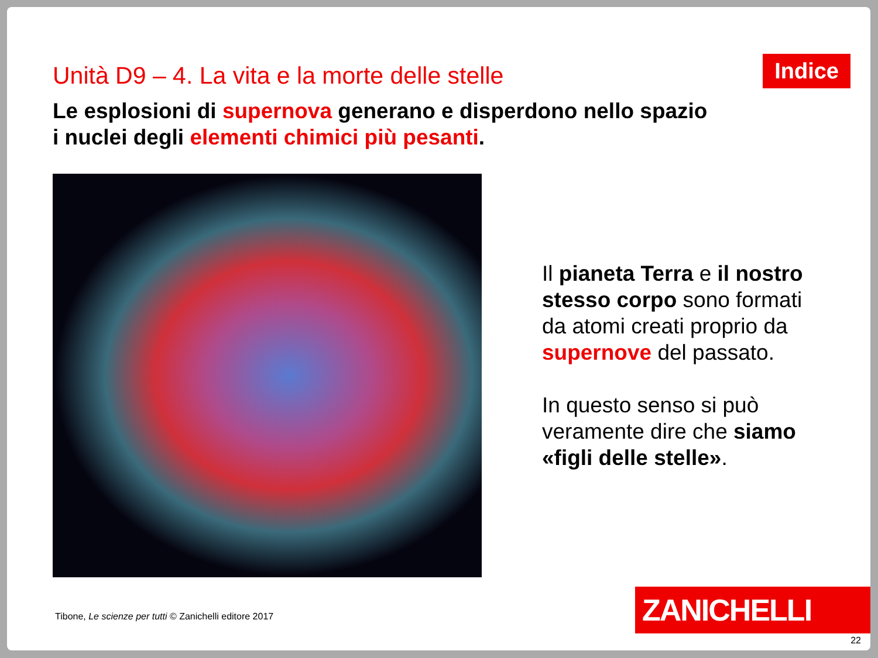Unità D9 – 4. La vita e la morte delle stelle
Indice
Le esplosioni di supernova generano e disperdono nello spazio
i nuclei degli elementi chimici più pesanti.
Il pianeta Terra e il nostro stesso corpo sono formati da atomi creati proprio da supernove del passato.
In questo senso si può veramente dire che siamo «figli delle stelle».
Tibone, Le scienze per tutti © Zanichelli editore 2017
ZANICHELLI
22